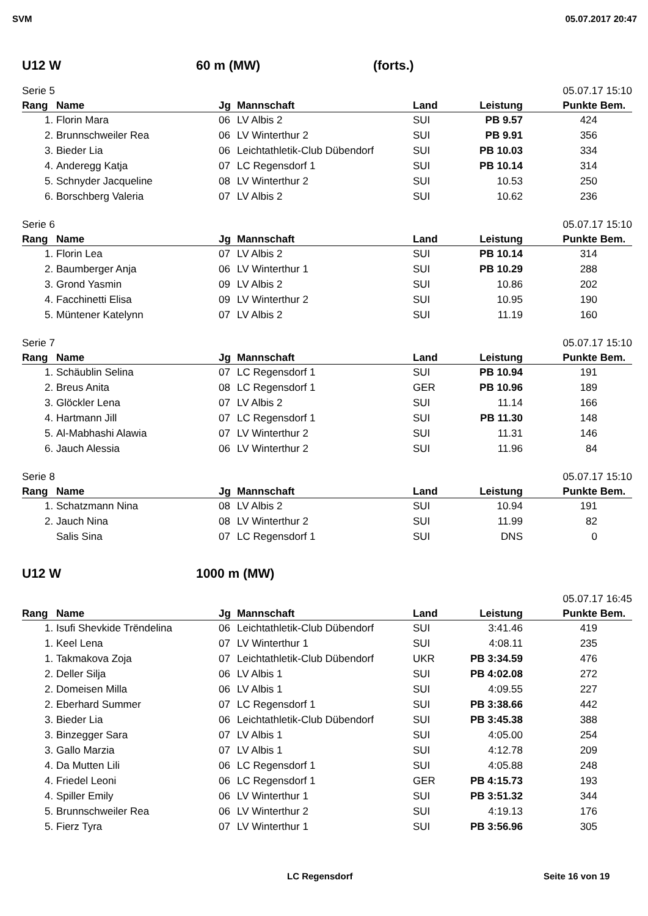SVM 05.07.2017 20:47
U12 W 60 m (MW) (forts.)
Serie 5 05.07.17 15:10
| Rang | Name | Jg | Mannschaft | Land | Leistung | Punkte | Bem. |
| --- | --- | --- | --- | --- | --- | --- | --- |
| 1. | Florin Mara | 06 | LV Albis 2 | SUI | PB 9.57 | 424 | |
| 2. | Brunnschweiler Rea | 06 | LV Winterthur 2 | SUI | PB 9.91 | 356 | |
| 3. | Bieder Lia | 06 | Leichtathletik-Club Dübendorf | SUI | PB 10.03 | 334 | |
| 4. | Anderegg Katja | 07 | LC Regensdorf 1 | SUI | PB 10.14 | 314 | |
| 5. | Schnyder Jacqueline | 08 | LV Winterthur 2 | SUI | 10.53 | 250 | |
| 6. | Borschberg Valeria | 07 | LV Albis 2 | SUI | 10.62 | 236 | |
Serie 6 05.07.17 15:10
| Rang | Name | Jg | Mannschaft | Land | Leistung | Punkte | Bem. |
| --- | --- | --- | --- | --- | --- | --- | --- |
| 1. | Florin Lea | 07 | LV Albis 2 | SUI | PB 10.14 | 314 | |
| 2. | Baumberger Anja | 06 | LV Winterthur 1 | SUI | PB 10.29 | 288 | |
| 3. | Grond Yasmin | 09 | LV Albis 2 | SUI | 10.86 | 202 | |
| 4. | Facchinetti Elisa | 09 | LV Winterthur 2 | SUI | 10.95 | 190 | |
| 5. | Müntener Katelynn | 07 | LV Albis 2 | SUI | 11.19 | 160 | |
Serie 7 05.07.17 15:10
| Rang | Name | Jg | Mannschaft | Land | Leistung | Punkte | Bem. |
| --- | --- | --- | --- | --- | --- | --- | --- |
| 1. | Schäublin Selina | 07 | LC Regensdorf 1 | SUI | PB 10.94 | 191 | |
| 2. | Breus Anita | 08 | LC Regensdorf 1 | GER | PB 10.96 | 189 | |
| 3. | Glöckler Lena | 07 | LV Albis 2 | SUI | 11.14 | 166 | |
| 4. | Hartmann Jill | 07 | LC Regensdorf 1 | SUI | PB 11.30 | 148 | |
| 5. | Al-Mabhashi Alawia | 07 | LV Winterthur 2 | SUI | 11.31 | 146 | |
| 6. | Jauch Alessia | 06 | LV Winterthur 2 | SUI | 11.96 | 84 | |
Serie 8 05.07.17 15:10
| Rang | Name | Jg | Mannschaft | Land | Leistung | Punkte | Bem. |
| --- | --- | --- | --- | --- | --- | --- | --- |
| 1. | Schatzmann Nina | 08 | LV Albis 2 | SUI | 10.94 | 191 | |
| 2. | Jauch Nina | 08 | LV Winterthur 2 | SUI | 11.99 | 82 | |
| | Salis Sina | 07 | LC Regensdorf 1 | SUI | DNS | 0 | |
U12 W 1000 m (MW)
05.07.17 16:45
| Rang | Name | Jg | Mannschaft | Land | Leistung | Punkte | Bem. |
| --- | --- | --- | --- | --- | --- | --- | --- |
| 1. | Isufi Shevkide Trëndelina | 06 | Leichtathletik-Club Dübendorf | SUI | 3:41.46 | 419 | |
| 1. | Keel Lena | 07 | LV Winterthur 1 | SUI | 4:08.11 | 235 | |
| 1. | Takmakova Zoja | 07 | Leichtathletik-Club Dübendorf | UKR | PB 3:34.59 | 476 | |
| 2. | Deller Silja | 06 | LV Albis 1 | SUI | PB 4:02.08 | 272 | |
| 2. | Domeisen Milla | 06 | LV Albis 1 | SUI | 4:09.55 | 227 | |
| 2. | Eberhard Summer | 07 | LC Regensdorf 1 | SUI | PB 3:38.66 | 442 | |
| 3. | Bieder Lia | 06 | Leichtathletik-Club Dübendorf | SUI | PB 3:45.38 | 388 | |
| 3. | Binzegger Sara | 07 | LV Albis 1 | SUI | 4:05.00 | 254 | |
| 3. | Gallo Marzia | 07 | LV Albis 1 | SUI | 4:12.78 | 209 | |
| 4. | Da Mutten Lili | 06 | LC Regensdorf 1 | SUI | 4:05.88 | 248 | |
| 4. | Friedel Leoni | 06 | LC Regensdorf 1 | GER | PB 4:15.73 | 193 | |
| 4. | Spiller Emily | 06 | LV Winterthur 1 | SUI | PB 3:51.32 | 344 | |
| 5. | Brunnschweiler Rea | 06 | LV Winterthur 2 | SUI | 4:19.13 | 176 | |
| 5. | Fierz Tyra | 07 | LV Winterthur 1 | SUI | PB 3:56.96 | 305 | |
LC Regensdorf Seite 16 von 19